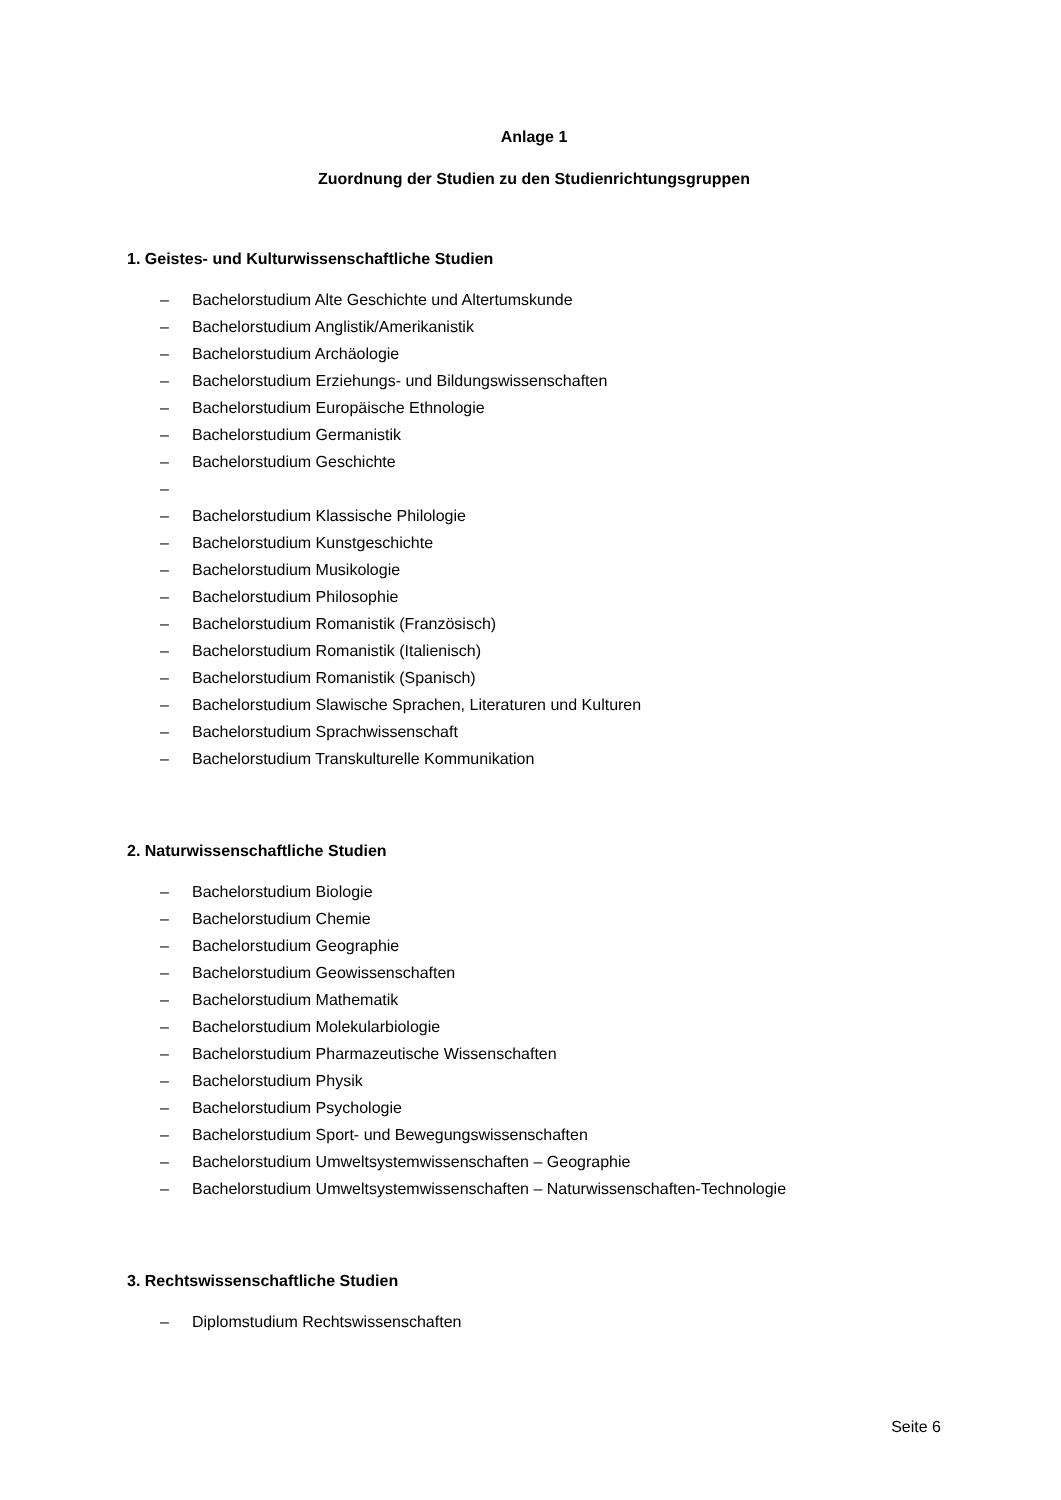Anlage 1
Zuordnung der Studien zu den Studienrichtungsgruppen
1. Geistes- und Kulturwissenschaftliche Studien
– Bachelorstudium Alte Geschichte und Altertumskunde
– Bachelorstudium Anglistik/Amerikanistik
– Bachelorstudium Archäologie
– Bachelorstudium Erziehungs- und Bildungswissenschaften
– Bachelorstudium Europäische Ethnologie
– Bachelorstudium Germanistik
– Bachelorstudium Geschichte
–
– Bachelorstudium Klassische Philologie
– Bachelorstudium Kunstgeschichte
– Bachelorstudium Musikologie
– Bachelorstudium Philosophie
– Bachelorstudium Romanistik (Französisch)
– Bachelorstudium Romanistik (Italienisch)
– Bachelorstudium Romanistik (Spanisch)
– Bachelorstudium Slawische Sprachen, Literaturen und Kulturen
– Bachelorstudium Sprachwissenschaft
– Bachelorstudium Transkulturelle Kommunikation
2. Naturwissenschaftliche Studien
– Bachelorstudium Biologie
– Bachelorstudium Chemie
– Bachelorstudium Geographie
– Bachelorstudium Geowissenschaften
– Bachelorstudium Mathematik
– Bachelorstudium Molekularbiologie
– Bachelorstudium Pharmazeutische Wissenschaften
– Bachelorstudium Physik
– Bachelorstudium Psychologie
– Bachelorstudium Sport- und Bewegungswissenschaften
– Bachelorstudium Umweltsystemwissenschaften – Geographie
– Bachelorstudium Umweltsystemwissenschaften – Naturwissenschaften-Technologie
3. Rechtswissenschaftliche Studien
– Diplomstudium Rechtswissenschaften
Seite 6